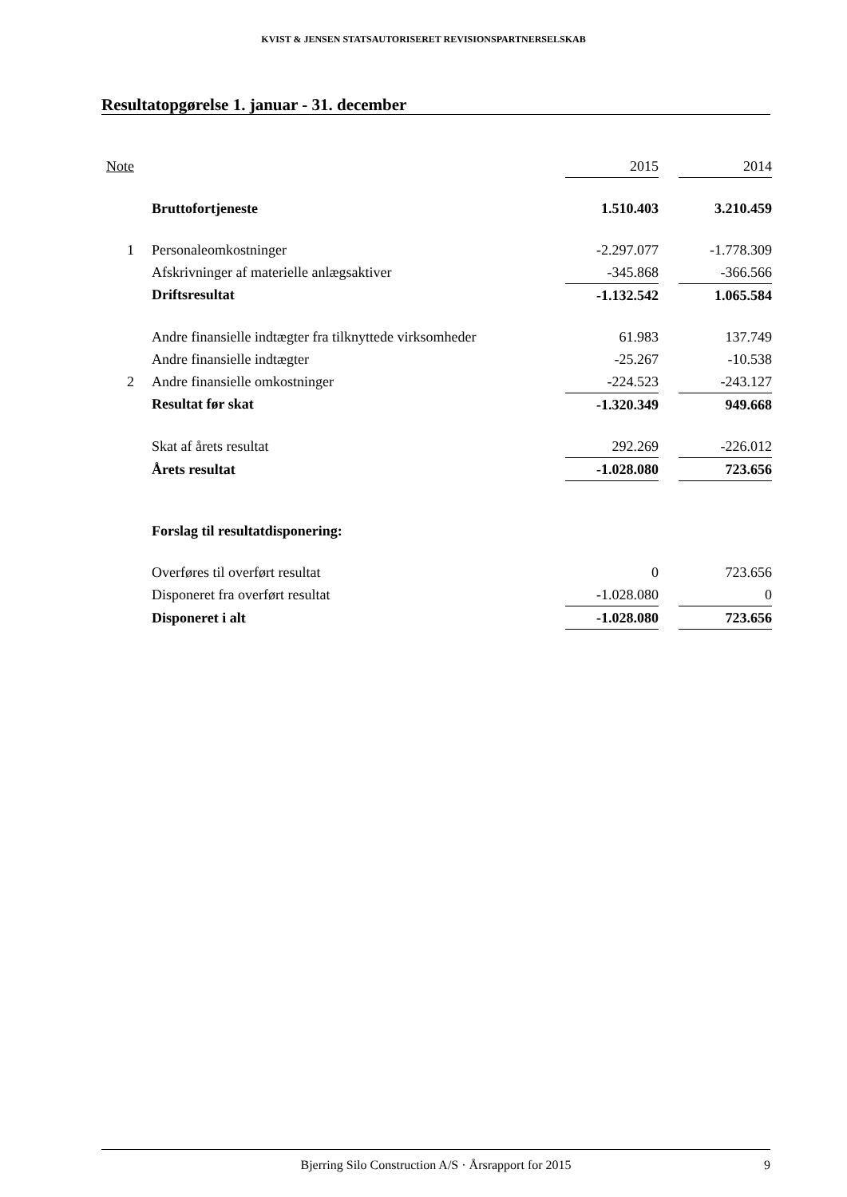KVIST & JENSEN STATSAUTORISERET REVISIONSPARTNERSELSKAB
Resultatopgørelse 1. januar - 31. december
| Note | | 2015 | | 2014 |
| --- | --- | --- | --- | --- |
| | Bruttofortjeneste | 1.510.403 | | 3.210.459 |
| 1 | Personaleomkostninger | -2.297.077 | | -1.778.309 |
| | Afskrivninger af materielle anlægsaktiver | -345.868 | | -366.566 |
| | Driftsresultat | -1.132.542 | | 1.065.584 |
| | Andre finansielle indtægter fra tilknyttede virksomheder | 61.983 | | 137.749 |
| | Andre finansielle indtægter | -25.267 | | -10.538 |
| 2 | Andre finansielle omkostninger | -224.523 | | -243.127 |
| | Resultat før skat | -1.320.349 | | 949.668 |
| | Skat af årets resultat | 292.269 | | -226.012 |
| | Årets resultat | -1.028.080 | | 723.656 |
| | Forslag til resultatdisponering: | | | |
| | Overføres til overført resultat | 0 | | 723.656 |
| | Disponeret fra overført resultat | -1.028.080 | | 0 |
| | Disponeret i alt | -1.028.080 | | 723.656 |
Bjerring Silo Construction A/S · Årsrapport for 2015 9